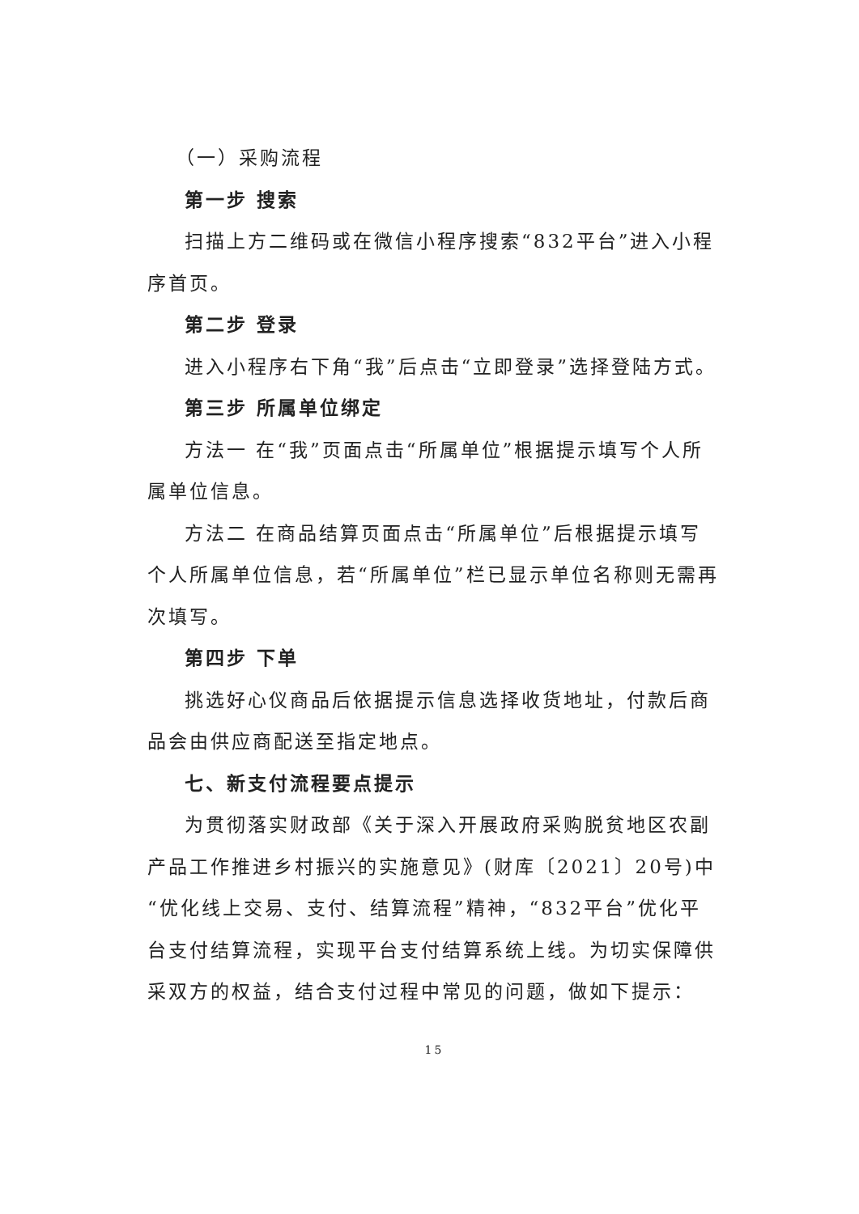（一）采购流程
第一步 搜索
扫描上方二维码或在微信小程序搜索“832平台”进入小程序首页。
第二步 登录
进入小程序右下角“我”后点击“立即登录”选择登陆方式。
第三步 所属单位绑定
方法一 在“我”页面点击“所属单位”根据提示填写个人所属单位信息。
方法二 在商品结算页面点击“所属单位”后根据提示填写个人所属单位信息，若“所属单位”栏已显示单位名称则无需再次填写。
第四步 下单
挑选好心仪商品后依据提示信息选择收货地址，付款后商品会由供应商配送至指定地点。
七、新支付流程要点提示
为贯彻落实财政部《关于深入开展政府采购脱贫地区农副产品工作推进乡村振兴的实施意见》(财库〔2021〕20号)中“优化线上交易、支付、结算流程”精神，“832平台”优化平台支付结算流程，实现平台支付结算系统上线。为切实保障供采双方的权益，结合支付过程中常见的问题，做如下提示：
15